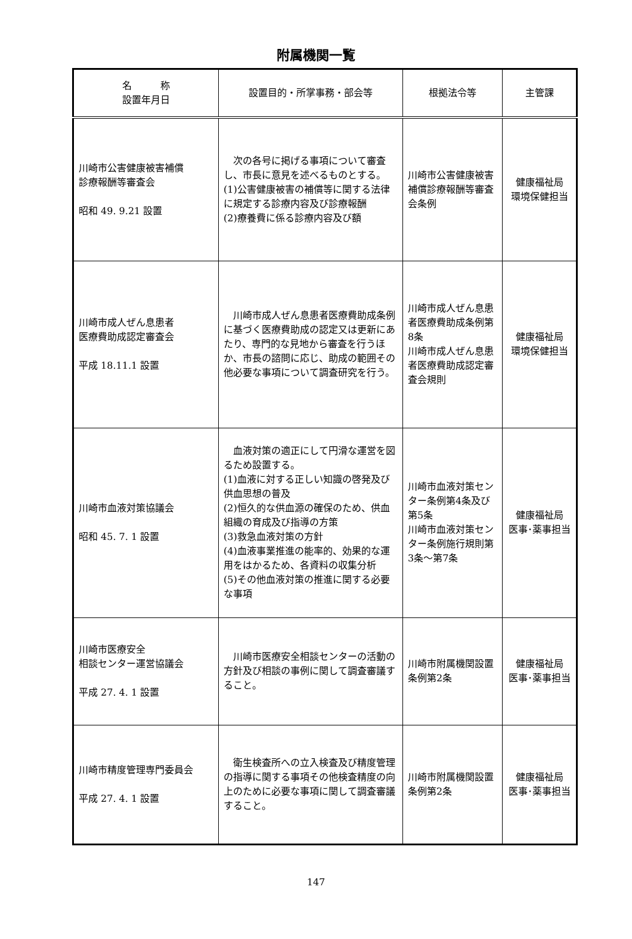附属機関一覧
| 名 称 設置年月日 | 設置目的・所掌事務・部会等 | 根拠法令等 | 主管課 |
| --- | --- | --- | --- |
| 川崎市公害健康被害補償 診療報酬等審査会 昭和 49. 9.21 設置 | 次の各号に掲げる事項について審査し、市長に意見を述べるものとする。 (1)公害健康被害の補償等に関する法律に規定する診療内容及び診療報酬 (2)療養費に係る診療内容及び額 | 川崎市公害健康被害補償診療報酬等審査会条例 | 健康福祉局 環境保健担当 |
| 川崎市成人ぜん息患者 医療費助成認定審査会 平成 18.11.1 設置 | 川崎市成人ぜん息患者医療費助成条例に基づく医療費助成の認定又は更新にあたり、専門的な見地から審査を行うほか、市長の諮問に応じ、助成の範囲その他必要な事項について調査研究を行う。 | 川崎市成人ぜん息患者医療費助成条例第8条 川崎市成人ぜん息患者医療費助成認定審査会規則 | 健康福祉局 環境保健担当 |
| 川崎市血液対策協議会 昭和 45. 7. 1 設置 | 血液対策の適正にして円滑な運営を図るため設置する。 (1)血液に対する正しい知識の啓発及び供血思想の普及 (2)恒久的な供血源の確保のため、供血組織の育成及び指導の方策 (3)救急血液対策の方針 (4)血液事業推進の能率的、効果的な運用をはかるため、各資料の収集分析 (5)その他血液対策の推進に関する必要な事項 | 川崎市血液対策センター条例第4条及び第5条 川崎市血液対策センター条例施行規則第3条～第7条 | 健康福祉局 医事･薬事担当 |
| 川崎市医療安全 相談センター運営協議会 平成 27. 4. 1 設置 | 川崎市医療安全相談センターの活動の方針及び相談の事例に関して調査審議すること。 | 川崎市附属機関設置条例第2条 | 健康福祉局 医事･薬事担当 |
| 川崎市精度管理専門委員会 平成 27. 4. 1 設置 | 衛生検査所への立入検査及び精度管理の指導に関する事項その他検査精度の向上のために必要な事項に関して調査審議すること。 | 川崎市附属機関設置条例第2条 | 健康福祉局 医事･薬事担当 |
147